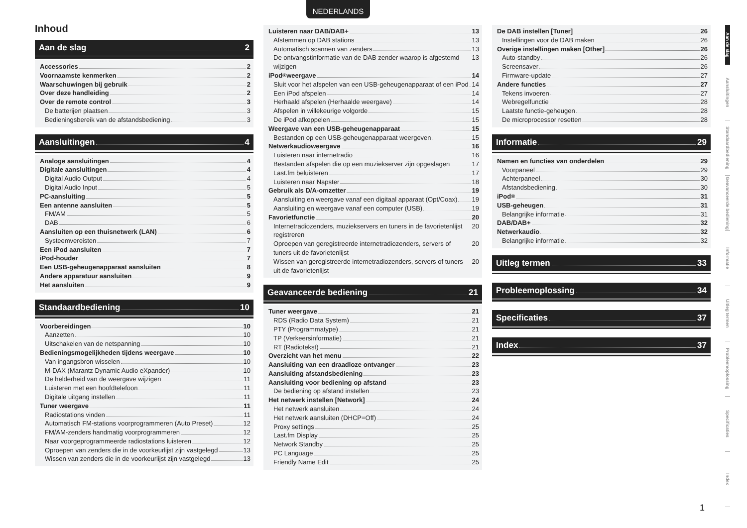NEDERLANDS
Inhoud
Aan de slag 2
Accessories 2
Voornaamste kenmerken 2
Waarschuwingen bij gebruik 2
Over deze handleiding 2
Over de remote control 3
De batterijen plaatsen 3
Bedieningsbereik van de afstandsbediening 3
Aansluitingen 4
Analoge aansluitingen 4
Digitale aansluitingen 4
Digital Audio Output 4
Digital Audio Input 5
PC-aansluiting 5
Een antenne aansluiten 5
FM/AM 5
DAB 6
Aansluiten op een thuisnetwerk (LAN) 6
Systeemvereisten 7
Een iPod aansluiten 7
iPod-houder 7
Een USB-geheugenapparaat aansluiten 8
Andere apparatuur aansluiten 9
Het aansluiten 9
Standaardbediening 10
Voorbereidingen 10
Aanzetten 10
Uitschakelen van de netspanning 10
Bedieningsmogelijkheden tijdens weergave 10
Van ingangsbron wisselen 10
M-DAX (Marantz Dynamic Audio eXpander) 10
De helderheid van de weergave wijzigen 11
Luisteren met een hoofdtelefoon 11
Digitale uitgang instellen 11
Tuner weergave 11
Radiostations vinden 11
Automatisch FM-stations voorprogrammeren (Auto Preset) 12
FM/AM-zenders handmatig voorprogrammeren 12
Naar voorgeprogrammeerde radiostations luisteren 12
Oproepen van zenders die in de voorkeurlijst zijn vastgelegd 13
Wissen van zenders die in de voorkeurlijst zijn vastgelegd 13
Luisteren naar DAB/DAB+ 13
Afstemmen op DAB stations 13
Automatisch scannen van zenders 13
De ontvangstinformatie van de DAB zender waarop is afgestemd wijzigen 13
iPod<sup>®</sup> weergave 14
Sluit voor het afspelen van een USB-geheugenapparaat of een iPod 14
Een iPod afspelen 14
Herhaald afspelen (Herhaalde weergave) 14
Afspelen in willekeurige volgorde 15
De iPod afkoppelen 15
Weergave van een USB-geheugenapparaat 15
Bestanden op een USB-geheugenapparaat weergeven 15
Netwerkaudioweergave 16
Luisteren naar internetradio 16
Bestanden afspelen die op een muziekserver zijn opgeslagen 17
Last.fm beluisteren 17
Luisteren naar Napster 18
Gebruik als D/A-omzetter 19
Aansluiting en weergave vanaf een digitaal apparaat (Opt/Coax) 19
Aansluiting en weergave vanaf een computer (USB) 19
Favorietfunctie 20
Internetradiozenders, muziekservers en tuners in de favorietenlijst registreren 20
Oproepen van geregistreerde internetradiozenders, servers of tuners uit de favorietenlijst 20
Wissen van geregistreerde internetradiozenders, servers of tuners uit de favorietenlijst 20
Geavanceerde bediening 21
Tuner weergave 21
RDS (Radio Data System) 21
PTY (Programmatype) 21
TP (Verkeersinformatie) 21
RT (Radiotekst) 21
Overzicht van het menu 22
Aansluiting van een draadloze ontvanger 23
Aansluiting afstandsbediening 23
Aansluiting voor bediening op afstand 23
De bediening op afstand instellen 23
Het netwerk instellen [Network] 24
Het netwerk aansluiten 24
Het netwerk aansluiten (DHCP=Off) 24
Proxy settings 25
Last.fm Display 25
Network Standby 25
PC Language 25
Friendly Name Edit 25
De DAB instellen [Tuner] 26
Instellingen voor de DAB maken 26
Overige instellingen maken [Other] 26
Auto-standby 26
Screensaver 26
Firmware-update 27
Andere functies 27
Tekens invoeren 27
Webregelfunctie 28
Laatste functie-geheugen 28
De microprocessor resetten 28
Informatie 29
Namen en functies van onderdelen 29
Voorpaneel 29
Achterpaneel 30
Afstandsbediening 30
iPod<sup>®</sup> 31
USB-geheugen 31
Belangrijke informatie 31
DAB/DAB+ 32
Netwerkaudio 32
Belangrijke informatie 32
Uitleg termen 33
Probleemoplossing 34
Specificaties 37
Index 37
Aan de slag
Aansluitingen
Standaardbediening
Geavanceerde bediening
Informatie
Uitleg termen
Probleemoplossing
Specificaties
Index
1